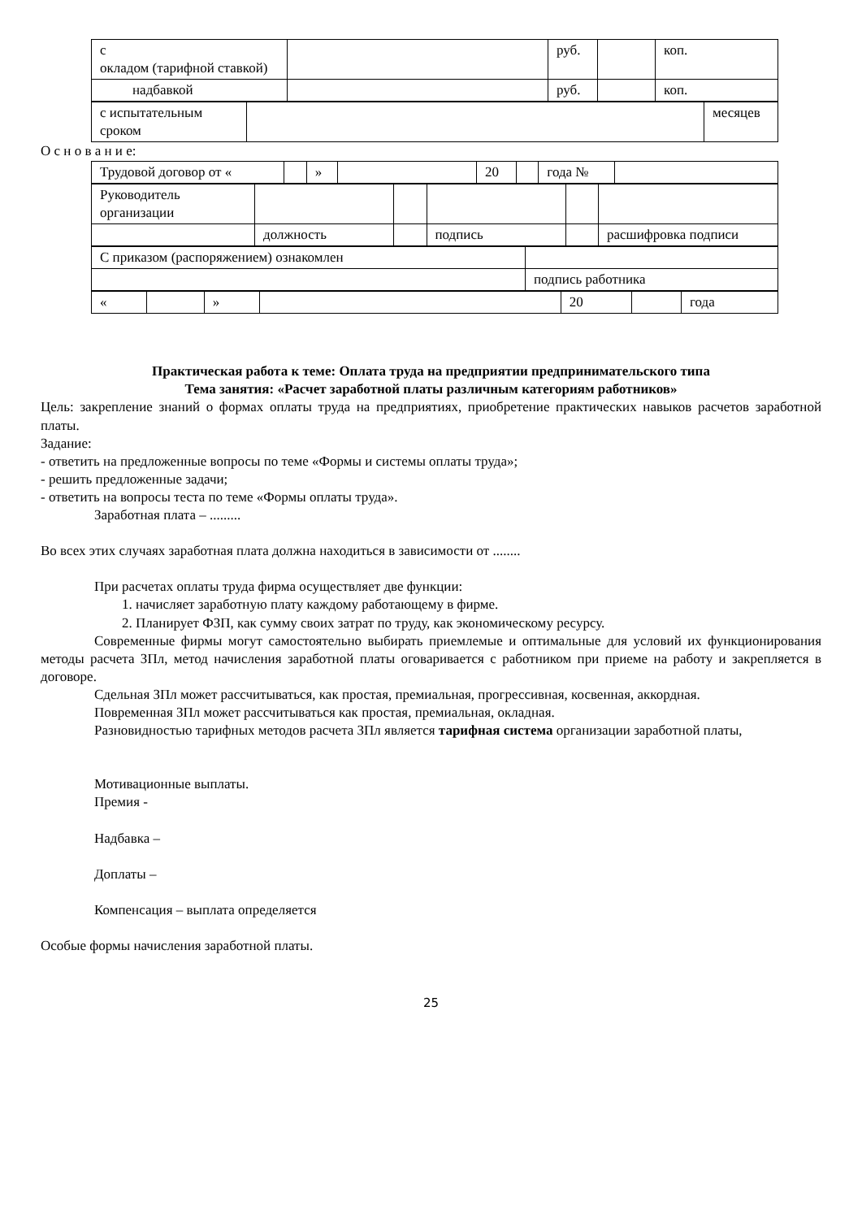| с окладом (тарифной ставкой) | | руб. | | коп. |
| надбавкой | | руб. | | коп. |
| с испытательным сроком | | месяцев |
О с н о в а н и е:
| Трудовой договор от « | | » | | 20 | | года № | |
| Руководитель организации | | | | | |
| | должность | | подпись | | расшифровка подписи |
| С приказом (распоряжением) ознакомлен | |
| | подпись работника |
| « | | » | | 20 | | года |
Практическая работа к теме: Оплата труда на предприятии предпринимательского типа
Тема занятия: «Расчет заработной платы различным категориям работников»
Цель: закрепление знаний о формах оплаты труда на предприятиях, приобретение практических навыков расчетов заработной платы.
Задание:
- ответить на предложенные вопросы по теме «Формы и системы оплаты труда»;
- решить предложенные задачи;
- ответить на вопросы теста по теме «Формы оплаты труда».
Заработная плата – .........
Во всех этих случаях заработная плата должна находиться в зависимости от ........
При расчетах оплаты труда фирма осуществляет две функции:
1. начисляет заработную плату каждому работающему в фирме.
2. Планирует ФЗП, как сумму своих затрат по труду, как экономическому ресурсу.
Современные фирмы могут самостоятельно выбирать приемлемые и оптимальные для условий их функционирования методы расчета ЗПл, метод начисления заработной платы оговаривается с работником при приеме на работу и закрепляется в договоре.
Сдельная ЗПл может рассчитываться, как простая, премиальная, прогрессивная, косвенная, аккордная.
Повременная ЗПл может рассчитываться как простая, премиальная, окладная.
Разновидностью тарифных методов расчета ЗПл является тарифная система организации заработной платы,
Мотивационные выплаты.
Премия -
Надбавка –
Доплаты –
Компенсация – выплата определяется
Особые формы начисления заработной платы.
25